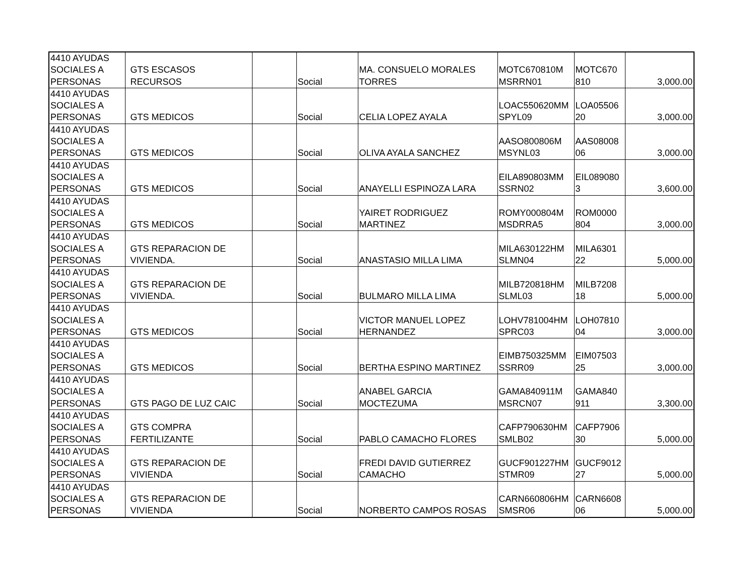| 4410 AYUDAS SOCIALES A PERSONAS | GTS ESCASOS RECURSOS | | Social | MA. CONSUELO MORALES TORRES | MOTC670810M MSRRN01 | MOTC670 810 | 3,000.00 |
| 4410 AYUDAS SOCIALES A PERSONAS | GTS MEDICOS | | Social | CELIA LOPEZ AYALA | LOAC550620MM SPYL09 | LOA05506 20 | 3,000.00 |
| 4410 AYUDAS SOCIALES A PERSONAS | GTS MEDICOS | | Social | OLIVA AYALA SANCHEZ | AASO800806M MSYNL03 | AAS08008 06 | 3,000.00 |
| 4410 AYUDAS SOCIALES A PERSONAS | GTS MEDICOS | | Social | ANAYELLI ESPINOZA LARA | EILA890803MM SSRN02 | EIL089080 3 | 3,600.00 |
| 4410 AYUDAS SOCIALES A PERSONAS | GTS MEDICOS | | Social | YAIRET RODRIGUEZ MARTINEZ | ROMY000804M MSDRRA5 | ROM0000 804 | 3,000.00 |
| 4410 AYUDAS SOCIALES A PERSONAS | GTS REPARACION DE VIVIENDA. | | Social | ANASTASIO MILLA LIMA | MILA630122HM SLMN04 | MILA6301 22 | 5,000.00 |
| 4410 AYUDAS SOCIALES A PERSONAS | GTS REPARACION DE VIVIENDA. | | Social | BULMARO MILLA LIMA | MILB720818HM SLML03 | MILB7208 18 | 5,000.00 |
| 4410 AYUDAS SOCIALES A PERSONAS | GTS MEDICOS | | Social | VICTOR MANUEL LOPEZ HERNANDEZ | LOHV781004HM SPRC03 | LOH07810 04 | 3,000.00 |
| 4410 AYUDAS SOCIALES A PERSONAS | GTS MEDICOS | | Social | BERTHA ESPINO MARTINEZ | EIMB750325MM SSRR09 | EIM07503 25 | 3,000.00 |
| 4410 AYUDAS SOCIALES A PERSONAS | GTS PAGO DE LUZ CAIC | | Social | ANABEL GARCIA MOCTEZUMA | GAMA840911M MSRCN07 | GAMA840 911 | 3,300.00 |
| 4410 AYUDAS SOCIALES A PERSONAS | GTS COMPRA FERTILIZANTE | | Social | PABLO CAMACHO FLORES | CAFP790630HM SMLB02 | CAFP7906 30 | 5,000.00 |
| 4410 AYUDAS SOCIALES A PERSONAS | GTS REPARACION DE VIVIENDA | | Social | FREDI DAVID GUTIERREZ CAMACHO | GUCF901227HM STMR09 | GUCF9012 27 | 5,000.00 |
| 4410 AYUDAS SOCIALES A PERSONAS | GTS REPARACION DE VIVIENDA | | Social | NORBERTO CAMPOS ROSAS | CARN660806HM SMSR06 | CARN6608 06 | 5,000.00 |